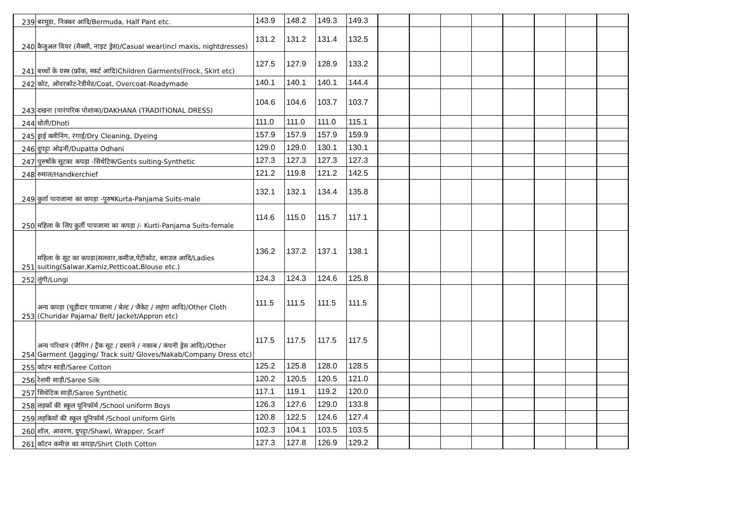| 239 | बरमूडा, निक्कर आदि/Bermuda, Half Pant etc. | 143.9 | 148.2 | 149.3 | 149.3 | | | | | | | | |
| 240 | कैजुअल वियर (मैक्सी, नाइट ड्रेस)/Casual wear(incl maxis, nightdresses) | 131.2 | 131.2 | 131.4 | 132.5 | | | | | | | | |
| 241 | बच्चों के वस्त्र (फ्रॉक, स्कर्ट आदि)Children Garments(Frock, Skirt etc) | 127.5 | 127.9 | 128.9 | 133.2 | | | | | | | | |
| 242 | कोट, ओवरकोट-रेडीमेड/Coat, Overcoat-Readymade | 140.1 | 140.1 | 140.1 | 144.4 | | | | | | | | |
| 243 | दखना (पारंपरिक पोशाक)/DAKHANA (TRADITIONAL DRESS) | 104.6 | 104.6 | 103.7 | 103.7 | | | | | | | | |
| 244 | धोती/Dhoti | 111.0 | 111.0 | 111.0 | 115.1 | | | | | | | | |
| 245 | ड्राई क्लीनिंग, रंगाई/Dry Cleaning, Dyeing | 157.9 | 157.9 | 157.9 | 159.9 | | | | | | | | |
| 246 | दुपट्टा ओढ़नी/Dupatta Odhani | 129.0 | 129.0 | 130.1 | 130.1 | | | | | | | | |
| 247 | पुरुषोंके सूटका कपड़ा -सिंथेटिक/Gents suiting-Synthetic | 127.3 | 127.3 | 127.3 | 127.3 | | | | | | | | |
| 248 | रुमाल/Handkerchief | 121.2 | 119.8 | 121.2 | 142.5 | | | | | | | | |
| 249 | कुर्ता पायजामा का कपड़ा -पुरुषKurta-Panjama Suits-male | 132.1 | 132.1 | 134.4 | 135.8 | | | | | | | | |
| 250 | महिला के लिए कुर्ती पायजामा का कपड़ा /- Kurti-Panjama Suits-female | 114.6 | 115.0 | 115.7 | 117.1 | | | | | | | | |
| 251 | महिला के सूट का कपड़ा(सलवार,कमीज़,पेटीकोट, ब्लाउज आदि/Ladies suiting(Salwar,Kamiz,Petticoat,Blouse etc.) | 136.2 | 137.2 | 137.1 | 138.1 | | | | | | | | |
| 252 | लुंगी/Lungi | 124.3 | 124.3 | 124.6 | 125.8 | | | | | | | | |
| 253 | अन्य कपड़ा (चूड़ीदार पायजामा / बेल्ट / जैकेट / लहंगा आदि)/Other Cloth (Churidar Pajama/ Belt/ Jacket/Appron etc) | 111.5 | 111.5 | 111.5 | 111.5 | | | | | | | | |
| 254 | अन्य परिधान (जैगिंग / ट्रैक सूट / दस्ताने / नकाब / कंपनी ड्रेस आदि)/Other Garment (Jagging/ Track suit/ Gloves/Nakab/Company Dress etc) | 117.5 | 117.5 | 117.5 | 117.5 | | | | | | | | |
| 255 | कॉटन साड़ी/Saree Cotton | 125.2 | 125.8 | 128.0 | 128.5 | | | | | | | | |
| 256 | रेशमी साड़ी/Saree Silk | 120.2 | 120.5 | 120.5 | 121.0 | | | | | | | | |
| 257 | सिंथेटिक साड़ी/Saree Synthetic | 117.1 | 119.1 | 119.2 | 120.0 | | | | | | | | |
| 258 | लड़कों की स्कूल यूनिफॉर्म /School uniform Boys | 126.3 | 127.6 | 129.0 | 133.8 | | | | | | | | |
| 259 | लड़कियों की स्कूल यूनिफॉर्म /School uniform Girls | 120.8 | 122.5 | 124.6 | 127.4 | | | | | | | | |
| 260 | शॉल, आवरण, दुपट्टा/Shawl, Wrapper, Scarf | 102.3 | 104.1 | 103.5 | 103.5 | | | | | | | | |
| 261 | कॉटन कमीज़ का कपड़ा/Shirt Cloth Cotton | 127.3 | 127.8 | 126.9 | 129.2 | | | | | | | | |